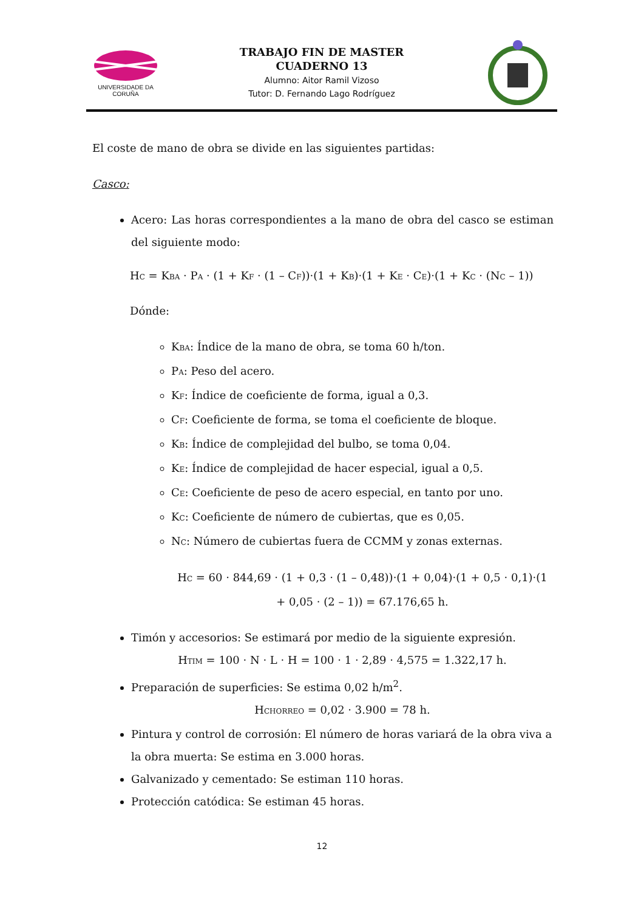UNIVERSIDADE DA CORUÑA
TRABAJO FIN DE MASTER
CUADERNO 13
Alumno: Aitor Ramil Vizoso
Tutor: D. Fernando Lago Rodríguez
El coste de mano de obra se divide en las siguientes partidas:
Casco:
Acero: Las horas correspondientes a la mano de obra del casco se estiman del siguiente modo:
H<sub>C</sub> = K<sub>BA</sub> · P<sub>A</sub> · (1 + K<sub>F</sub> · (1 – C<sub>F</sub>))·(1 + K<sub>B</sub>)·(1 + K<sub>E</sub> · C<sub>E</sub>)·(1 + K<sub>C</sub> · (N<sub>C</sub> – 1))
Dónde:
K<sub>BA</sub>: Índice de la mano de obra, se toma 60 h/ton.
P<sub>A</sub>: Peso del acero.
K<sub>F</sub>: Índice de coeficiente de forma, igual a 0,3.
C<sub>F</sub>: Coeficiente de forma, se toma el coeficiente de bloque.
K<sub>B</sub>: Índice de complejidad del bulbo, se toma 0,04.
K<sub>E</sub>: Índice de complejidad de hacer especial, igual a 0,5.
C<sub>E</sub>: Coeficiente de peso de acero especial, en tanto por uno.
K<sub>C</sub>: Coeficiente de número de cubiertas, que es 0,05.
N<sub>C</sub>: Número de cubiertas fuera de CCMM y zonas externas.
H<sub>C</sub> = 60 · 844,69 · (1 + 0,3 · (1 – 0,48))·(1 + 0,04)·(1 + 0,5 · 0,1)·(1 + 0,05 · (2 – 1)) = 67.176,65 h.
Timón y accesorios: Se estimará por medio de la siguiente expresión.
H<sub>TIM</sub> = 100 · N · L · H = 100 · 1 · 2,89 · 4,575 = 1.322,17 h.
Preparación de superficies: Se estima 0,02 h/m<sup>2</sup>.
H<sub>CHORREO</sub> = 0,02 · 3.900 = 78 h.
Pintura y control de corrosión: El número de horas variará de la obra viva a la obra muerta: Se estima en 3.000 horas.
Galvanizado y cementado: Se estiman 110 horas.
Protección catódica: Se estiman 45 horas.
12